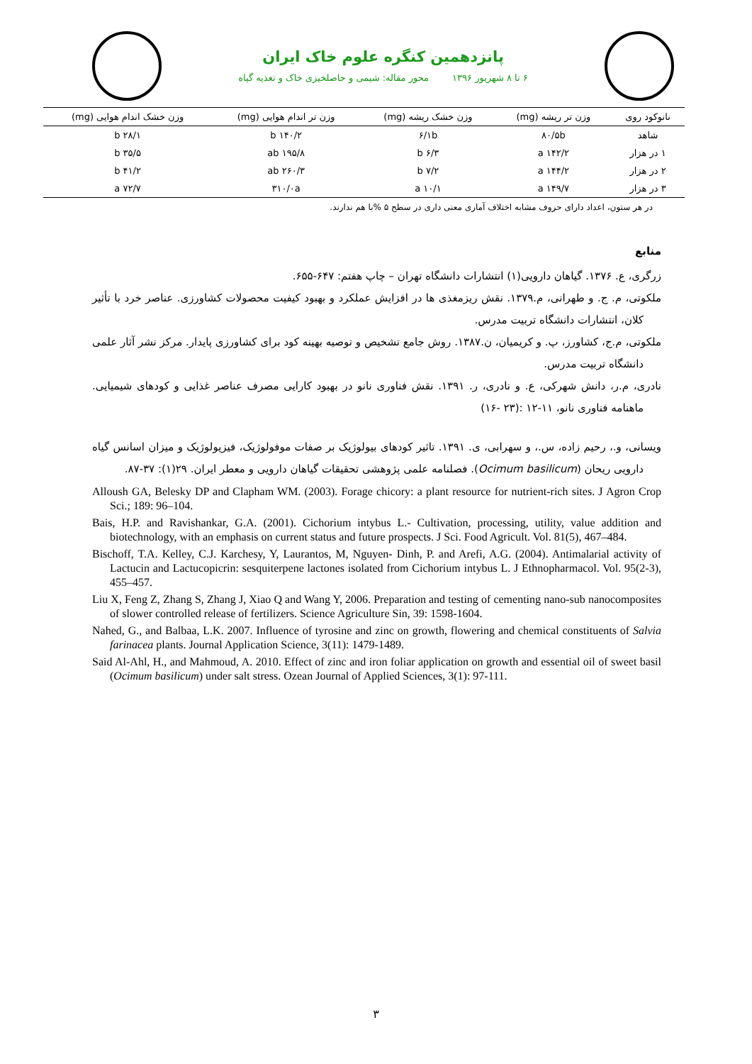پانزدهمین کنگره علوم خاک ایران
۶ تا ۸ شهریور ۱۳۹۶ محور مقاله: شیمی و حاصلخیزی خاک و تغذیه گیاه
| نانوکود روی | وزن تر ریشه (mg) | وزن خشک ریشه (mg) | وزن تر اندام هوایی (mg) | وزن خشک اندام هوایی (mg) |
| --- | --- | --- | --- | --- |
| شاهد | ۸۰/۵b | ۶/۱b | ۱۴۰/۲ b | ۲۸/۱ b |
| ۱ در هزار | ۱۴۲/۲ a | ۶/۳ b | ۱۹۵/۸ ab | ۳۵/۵ b |
| ۲ در هزار | ۱۴۴/۲ a | ۷/۲ b | ۲۶۰/۳ ab | ۴۱/۲ b |
| ۳ در هزار | ۱۴۹/۷ a | ۱۰/۱ a | ۳۱۰/۰a | ۷۲/۷ a |
در هر ستون، اعداد دارای حروف مشابه اختلاف آماری معنی داری در سطح ۵ %با هم ندارند.
منابع
زرگری، ع. ۱۳۷۶. گیاهان دارویی(۱) انتشارات دانشگاه تهران – چاپ هفتم: ۶۴۷-۶۵۵.
ملکوتی، م. ج. و طهرانی، م.۱۳۷۹. نقش ریزمغذی ها در افزایش عملکرد و بهبود کیفیت محصولات کشاورزی. عناصر خرد با تأثیر کلان، انتشارات دانشگاه تربیت مدرس.
ملکوتی، م.ج، کشاورز، پ. و کریمیان، ن.۱۳۸۷. روش جامع تشخیص و توصیه بهینه کود برای کشاورزی پایدار. مرکز نشر آثار علمی دانشگاه تربیت مدرس.
نادری، م.ر، دانش شهرکی، ع. و نادری، ر. ۱۳۹۱. نقش فناوری نانو در بهبود کارایی مصرف عناصر غذایی و کودهای شیمیایی. ماهنامه فناوری نانو، ۱۱-۱۲ :(۲۳ -۱۶)
ویسانی، و.، رحیم زاده، س.، و سهرابی، ی. ۱۳۹۱. تاثیر کودهای بیولوژیک بر صفات موفولوژیک، فیزیولوژیک و میزان اسانس گیاه دارویی ریحان (Ocimum basilicum). فصلنامه علمی پژوهشی تحقیقات گیاهان دارویی و معطر ایران. ۲۹(۱): ۳۷-۸۷.
Alloush GA, Belesky DP and Clapham WM. (2003). Forage chicory: a plant resource for nutrient-rich sites. J Agron Crop Sci.; 189: 96–104.
Bais, H.P. and Ravishankar, G.A. (2001). Cichorium intybus L.- Cultivation, processing, utility, value addition and biotechnology, with an emphasis on current status and future prospects. J Sci. Food Agricult. Vol. 81(5), 467–484.
Bischoff, T.A. Kelley, C.J. Karchesy, Y, Laurantos, M, Nguyen- Dinh, P. and Arefi, A.G. (2004). Antimalarial activity of Lactucin and Lactucopicrin: sesquiterpene lactones isolated from Cichorium intybus L. J Ethnopharmacol. Vol. 95(2-3), 455–457.
Liu X, Feng Z, Zhang S, Zhang J, Xiao Q and Wang Y, 2006. Preparation and testing of cementing nano-sub nanocomposites of slower controlled release of fertilizers. Science Agriculture Sin, 39: 1598-1604.
Nahed, G., and Balbaa, L.K. 2007. Influence of tyrosine and zinc on growth, flowering and chemical constituents of Salvia farinacea plants. Journal Application Science, 3(11): 1479-1489.
Said Al-Ahl, H., and Mahmoud, A. 2010. Effect of zinc and iron foliar application on growth and essential oil of sweet basil (Ocimum basilicum) under salt stress. Ozean Journal of Applied Sciences, 3(1): 97-111.
۳